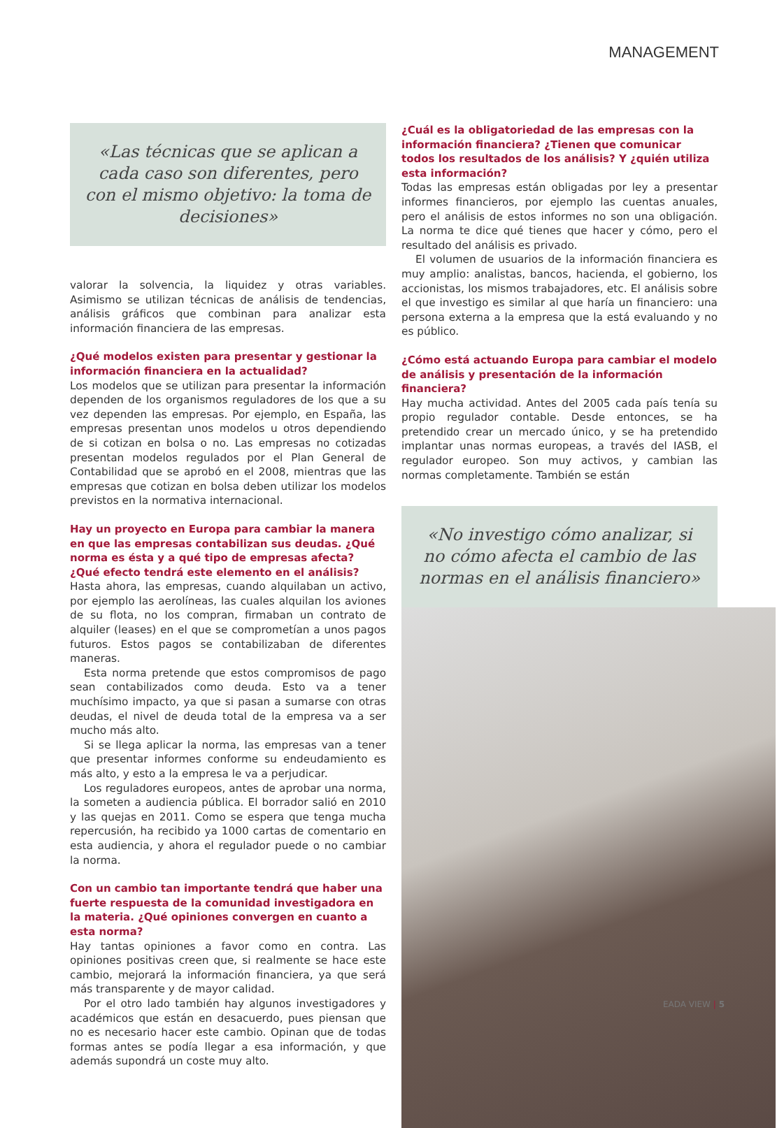MANAGEMENT
«Las técnicas que se aplican a cada caso son diferentes, pero con el mismo objetivo: la toma de decisiones»
valorar la solvencia, la liquidez y otras variables. Asimismo se utilizan técnicas de análisis de tendencias, análisis gráficos que combinan para analizar esta información financiera de las empresas.
¿Qué modelos existen para presentar y gestionar la información financiera en la actualidad?
Los modelos que se utilizan para presentar la información dependen de los organismos reguladores de los que a su vez dependen las empresas. Por ejemplo, en España, las empresas presentan unos modelos u otros dependiendo de si cotizan en bolsa o no. Las empresas no cotizadas presentan modelos regulados por el Plan General de Contabilidad que se aprobó en el 2008, mientras que las empresas que cotizan en bolsa deben utilizar los modelos previstos en la normativa internacional.
Hay un proyecto en Europa para cambiar la manera en que las empresas contabilizan sus deudas. ¿Qué norma es ésta y a qué tipo de empresas afecta? ¿Qué efecto tendrá este elemento en el análisis?
Hasta ahora, las empresas, cuando alquilaban un activo, por ejemplo las aerolíneas, las cuales alquilan los aviones de su flota, no los compran, firmaban un contrato de alquiler (leases) en el que se comprometían a unos pagos futuros. Estos pagos se contabilizaban de diferentes maneras.
Esta norma pretende que estos compromisos de pago sean contabilizados como deuda. Esto va a tener muchísimo impacto, ya que si pasan a sumarse con otras deudas, el nivel de deuda total de la empresa va a ser mucho más alto.
Si se llega aplicar la norma, las empresas van a tener que presentar informes conforme su endeudamiento es más alto, y esto a la empresa le va a perjudicar.
Los reguladores europeos, antes de aprobar una norma, la someten a audiencia pública. El borrador salió en 2010 y las quejas en 2011. Como se espera que tenga mucha repercusión, ha recibido ya 1000 cartas de comentario en esta audiencia, y ahora el regulador puede o no cambiar la norma.
Con un cambio tan importante tendrá que haber una fuerte respuesta de la comunidad investigadora en la materia. ¿Qué opiniones convergen en cuanto a esta norma?
Hay tantas opiniones a favor como en contra. Las opiniones positivas creen que, si realmente se hace este cambio, mejorará la información financiera, ya que será más transparente y de mayor calidad.
Por el otro lado también hay algunos investigadores y académicos que están en desacuerdo, pues piensan que no es necesario hacer este cambio. Opinan que de todas formas antes se podía llegar a esa información, y que además supondrá un coste muy alto.
¿Cuál es la obligatoriedad de las empresas con la información financiera? ¿Tienen que comunicar todos los resultados de los análisis? Y ¿quién utiliza esta información?
Todas las empresas están obligadas por ley a presentar informes financieros, por ejemplo las cuentas anuales, pero el análisis de estos informes no son una obligación. La norma te dice qué tienes que hacer y cómo, pero el resultado del análisis es privado.
El volumen de usuarios de la información financiera es muy amplio: analistas, bancos, hacienda, el gobierno, los accionistas, los mismos trabajadores, etc. El análisis sobre el que investigo es similar al que haría un financiero: una persona externa a la empresa que la está evaluando y no es público.
¿Cómo está actuando Europa para cambiar el modelo de análisis y presentación de la información financiera?
Hay mucha actividad. Antes del 2005 cada país tenía su propio regulador contable. Desde entonces, se ha pretendido crear un mercado único, y se ha pretendido implantar unas normas europeas, a través del IASB, el regulador europeo. Son muy activos, y cambian las normas completamente. También se están
«No investigo cómo analizar, si no cómo afecta el cambio de las normas en el análisis financiero»
EADA VIEW | 5